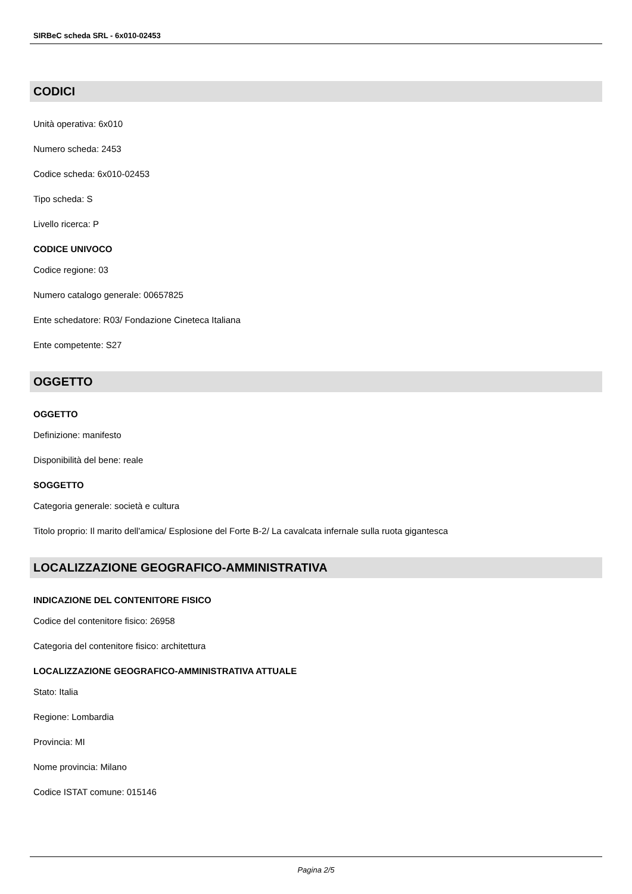SIRBeC scheda SRL - 6x010-02453
CODICI
Unità operativa: 6x010
Numero scheda: 2453
Codice scheda: 6x010-02453
Tipo scheda: S
Livello ricerca: P
CODICE UNIVOCO
Codice regione: 03
Numero catalogo generale: 00657825
Ente schedatore: R03/ Fondazione Cineteca Italiana
Ente competente: S27
OGGETTO
OGGETTO
Definizione: manifesto
Disponibilità del bene: reale
SOGGETTO
Categoria generale: società e cultura
Titolo proprio: Il marito dell'amica/ Esplosione del Forte B-2/ La cavalcata infernale sulla ruota gigantesca
LOCALIZZAZIONE GEOGRAFICO-AMMINISTRATIVA
INDICAZIONE DEL CONTENITORE FISICO
Codice del contenitore fisico: 26958
Categoria del contenitore fisico: architettura
LOCALIZZAZIONE GEOGRAFICO-AMMINISTRATIVA ATTUALE
Stato: Italia
Regione: Lombardia
Provincia: MI
Nome provincia: Milano
Codice ISTAT comune: 015146
Pagina 2/5